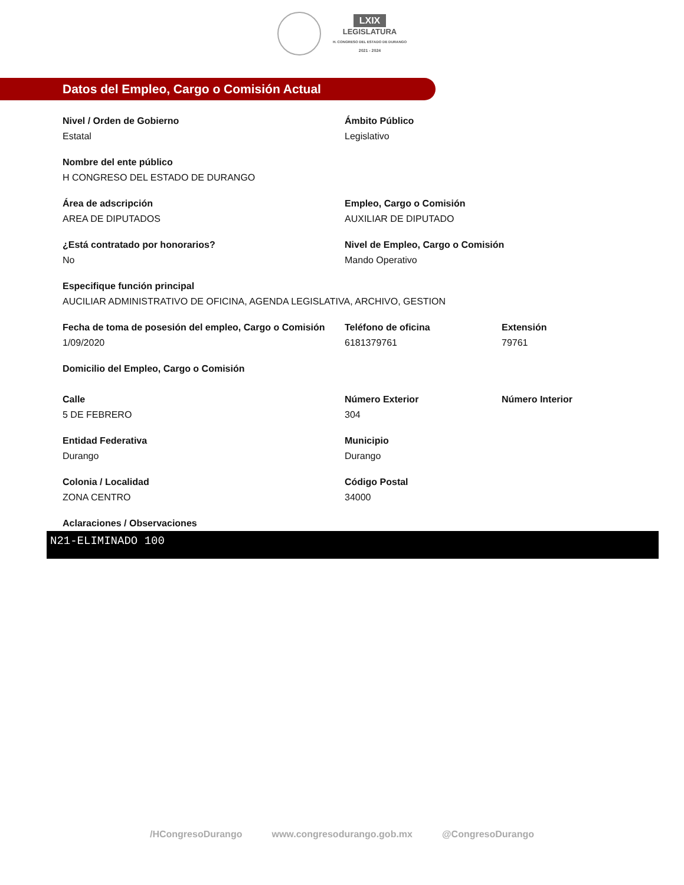LXIX
LEGISLATURA
H. CONGRESO DEL ESTADO DE DURANGO
2021 - 2024
Datos del Empleo, Cargo o Comisión Actual
Nivel / Orden de Gobierno
Estatal
Ámbito Público
Legislativo
Nombre del ente público
H CONGRESO DEL ESTADO DE DURANGO
Área de adscripción
AREA DE DIPUTADOS
Empleo, Cargo o Comisión
AUXILIAR DE DIPUTADO
¿Está contratado por honorarios?
No
Nivel de Empleo, Cargo o Comisión
Mando Operativo
Especifique función principal
AUCILIAR ADMINISTRATIVO DE OFICINA, AGENDA LEGISLATIVA, ARCHIVO, GESTION
Fecha de toma de posesión del empleo, Cargo o Comisión
1/09/2020
Teléfono de oficina
6181379761
Extensión
79761
Domicilio del Empleo, Cargo o Comisión
Calle
5 DE FEBRERO
Número Exterior
304
Número Interior
Entidad Federativa
Durango
Municipio
Durango
Colonia / Localidad
ZONA CENTRO
Código Postal
34000
Aclaraciones / Observaciones
N21-ELIMINADO 100
/HCongresoDurango www.congresodurango.gob.mx @CongresoDurango